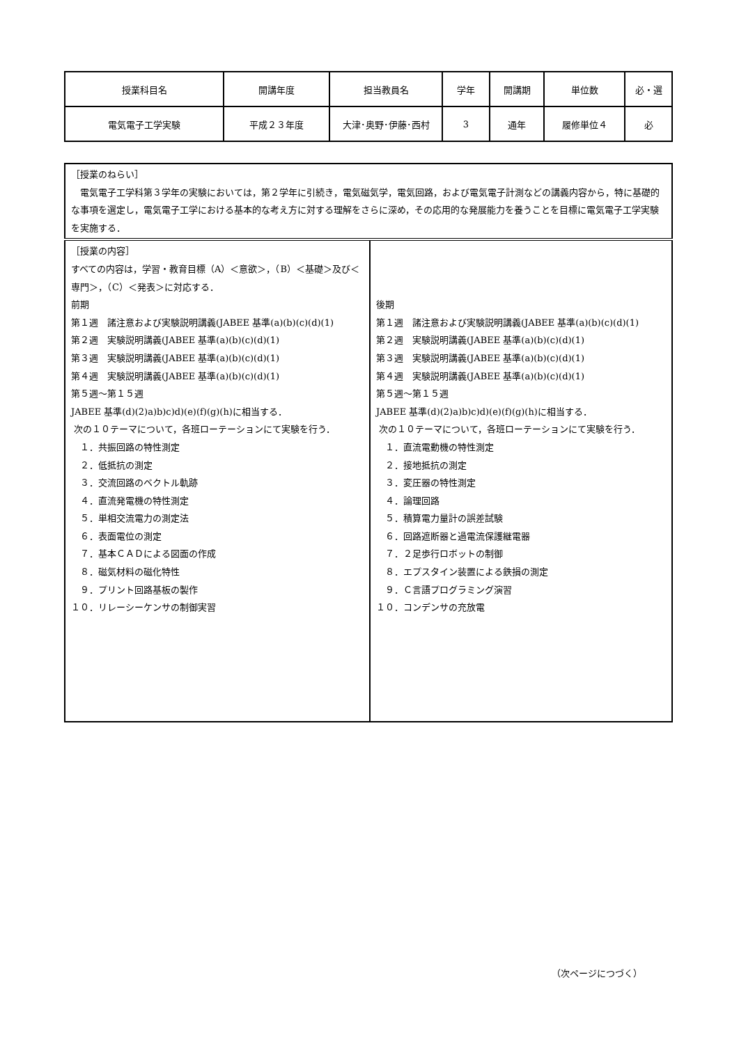| 授業科目名 | 開講年度 | 担当教員名 | 学年 | 開講期 | 単位数 | 必・選 |
| 電気電子工学実験 | 平成２３年度 | 大津･奥野･伊藤･西村 | 3 | 通年 | 履修単位４ | 必 |
| ［授業のねらい］ 電気電子工学科第３学年の実験においては，第２学年に引続き，電気磁気学，電気回路，および電気電子計測などの講義内容から，特に基礎的な事項を選定し，電気電子工学における基本的な考え方に対する理解をさらに深め，その応用的な発展能力を養うことを目標に電気電子工学実験を実施する． | |
| ［授業の内容］ すべての内容は，学習・教育目標（A）＜意欲＞，（B）＜基礎＞及び＜専門＞，（C）＜発表＞に対応する． 前期 第１週 諸注意および実験説明講義(JABEE 基準(a)(b)(c)(d)(1) 第２週 実験説明講義(JABEE 基準(a)(b)(c)(d)(1) 第３週 実験説明講義(JABEE 基準(a)(b)(c)(d)(1) 第４週 実験説明講義(JABEE 基準(a)(b)(c)(d)(1) 第５週～第１５週 JABEE 基準(d)(2)a)b)c)d)(e)(f)(g)(h)に相当する． 次の１０テーマについて，各班ローテーションにて実験を行う． １．共振回路の特性測定 ２．低抵抗の測定 ３．交流回路のベクトル軌跡 ４．直流発電機の特性測定 ５．単相交流電力の測定法 ６．表面電位の測定 ７．基本ＣＡＤによる図面の作成 ８．磁気材料の磁化特性 ９．プリント回路基板の製作 １０．リレーシーケンサの制御実習 | 後期 第１週 諸注意および実験説明講義(JABEE 基準(a)(b)(c)(d)(1) 第２週 実験説明講義(JABEE 基準(a)(b)(c)(d)(1) 第３週 実験説明講義(JABEE 基準(a)(b)(c)(d)(1) 第４週 実験説明講義(JABEE 基準(a)(b)(c)(d)(1) 第５週～第１５週 JABEE 基準(d)(2)a)b)c)d)(e)(f)(g)(h)に相当する． 次の１０テーマについて，各班ローテーションにて実験を行う． １．直流電動機の特性測定 ２．接地抵抗の測定 ３．変圧器の特性測定 ４．論理回路 ５．積算電力量計の誤差試験 ６．回路遮断器と過電流保護継電器 ７．２足歩行ロボットの制御 ８．エプスタイン装置による鉄損の測定 ９．Ｃ言語プログラミング演習 １０．コンデンサの充放電 |
（次ページにつづく）